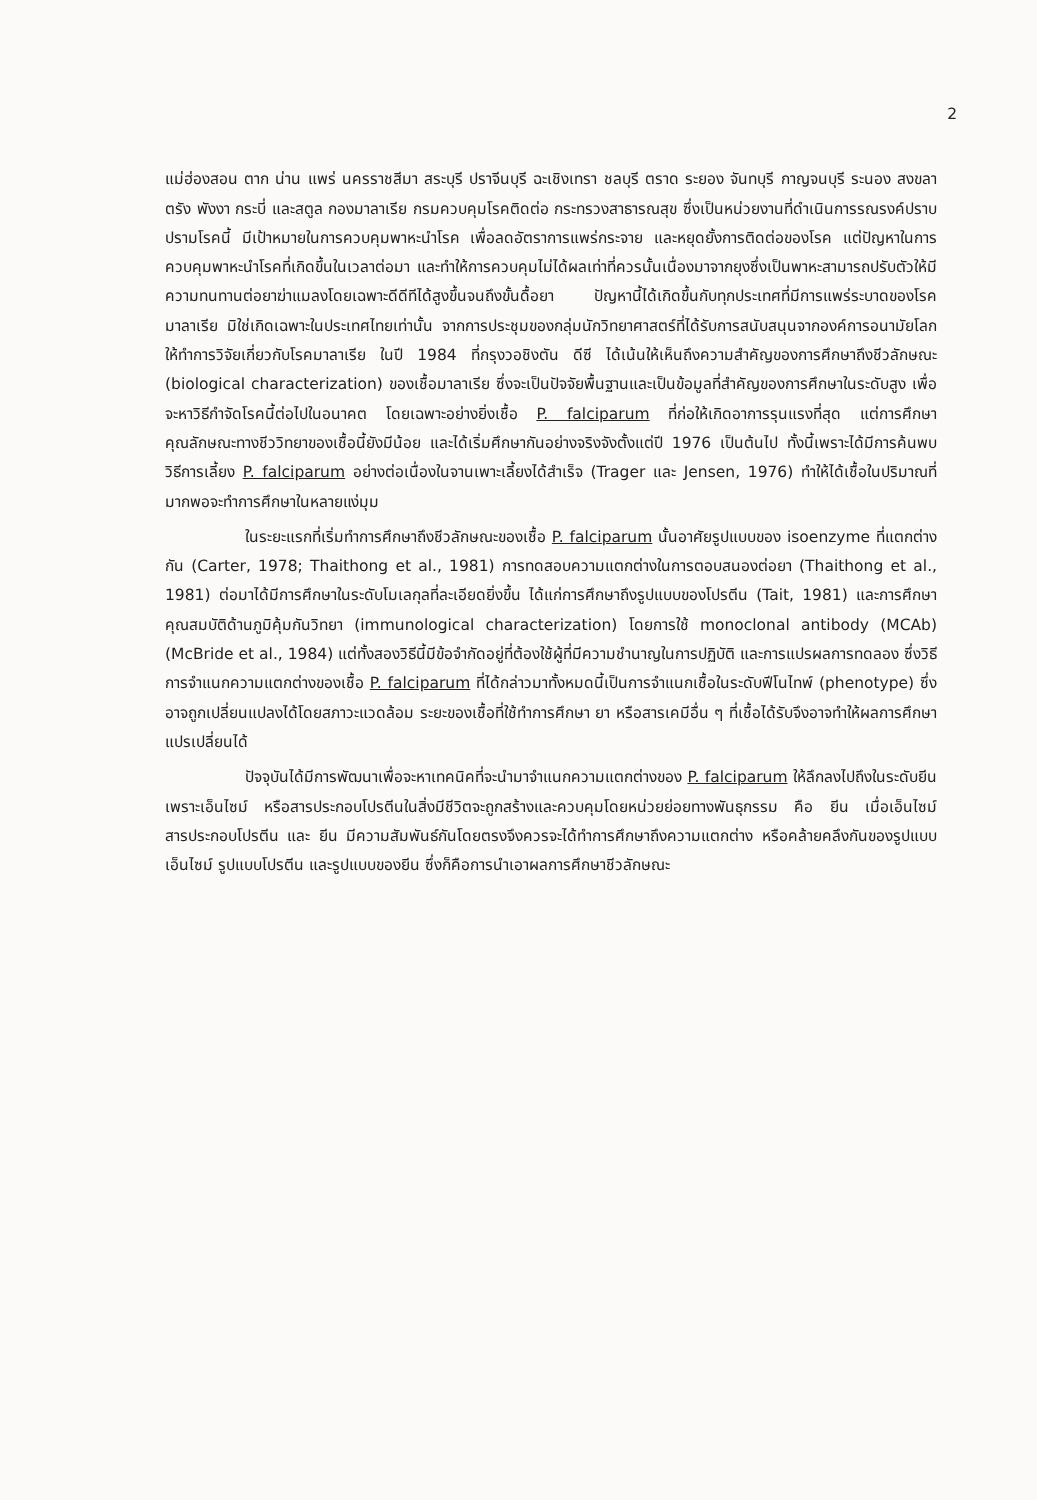2
แม่ฮ่องสอน ตาก น่าน แพร่ นครราชสีมา สระบุรี ปราจีนบุรี ฉะเชิงเทรา ชลบุรี ตราด ระยอง จันทบุรี กาญจนบุรี ระนอง สงขลา ตรัง พังงา กระบี่ และสตูล กองมาลาเรีย กรมควบคุมโรคติดต่อ กระทรวงสาธารณสุข ซึ่งเป็นหน่วยงานที่ดำเนินการรณรงค์ปราบปรามโรคนี้ มีเป้าหมายในการควบคุมพาหะนำโรค เพื่อลดอัตราการแพร่กระจาย และหยุดยั้งการติดต่อของโรค แต่ปัญหาในการควบคุมพาหะนำโรคที่เกิดขึ้นในเวลาต่อมา และทำให้การควบคุมไม่ได้ผลเท่าที่ควรนั้นเนื่องมาจากยุงซึ่งเป็นพาหะสามารถปรับตัวให้มีความทนทานต่อยาฆ่าแมลงโดยเฉพาะดีดีทีได้สูงขึ้นจนถึงขั้นดื้อยา ปัญหานี้ได้เกิดขึ้นกับทุกประเทศที่มีการแพร่ระบาดของโรคมาลาเรีย มิใช่เกิดเฉพาะในประเทศไทยเท่านั้น จากการประชุมของกลุ่มนักวิทยาศาสตร์ที่ได้รับการสนับสนุนจากองค์การอนามัยโลกให้ทำการวิจัยเกี่ยวกับโรคมาลาเรีย ในปี 1984 ที่กรุงวอชิงตัน ดีซี ได้เน้นให้เห็นถึงความสำคัญของการศึกษาถึงชีวลักษณะ (biological characterization) ของเชื้อมาลาเรีย ซึ่งจะเป็นปัจจัยพื้นฐานและเป็นข้อมูลที่สำคัญของการศึกษาในระดับสูง เพื่อจะหาวิธีกำจัดโรคนี้ต่อไปในอนาคต โดยเฉพาะอย่างยิ่งเชื้อ P. falciparum ที่ก่อให้เกิดอาการรุนแรงที่สุด แต่การศึกษาคุณลักษณะทางชีววิทยาของเชื้อนี้ยังมีน้อย และได้เริ่มศึกษากันอย่างจริงจังตั้งแต่ปี 1976 เป็นต้นไป ทั้งนี้เพราะได้มีการค้นพบวิธีการเลี้ยง P. falciparum อย่างต่อเนื่องในจานเพาะเลี้ยงได้สำเร็จ (Trager และ Jensen, 1976) ทำให้ได้เชื้อในปริมาณที่มากพอจะทำการศึกษาในหลายแง่มุม
ในระยะแรกที่เริ่มทำการศึกษาถึงชีวลักษณะของเชื้อ P. falciparum นั้นอาศัยรูปแบบของ isoenzyme ที่แตกต่างกัน (Carter, 1978; Thaithong et al., 1981) การทดสอบความแตกต่างในการตอบสนองต่อยา (Thaithong et al., 1981) ต่อมาได้มีการศึกษาในระดับโมเลกุลที่ละเอียดยิ่งขึ้น ได้แก่การศึกษาถึงรูปแบบของโปรตีน (Tait, 1981) และการศึกษาคุณสมบัติด้านภูมิคุ้มกันวิทยา (immunological characterization) โดยการใช้ monoclonal antibody (MCAb) (McBride et al., 1984) แต่ทั้งสองวิธีนี้มีข้อจำกัดอยู่ที่ต้องใช้ผู้ที่มีความชำนาญในการปฏิบัติ และการแปรผลการทดลอง ซึ่งวิธีการจำแนกความแตกต่างของเชื้อ P. falciparum ที่ได้กล่าวมาทั้งหมดนี้เป็นการจำแนกเชื้อในระดับฟีโนไทพ์ (phenotype) ซึ่งอาจถูกเปลี่ยนแปลงได้โดยสภาวะแวดล้อม ระยะของเชื้อที่ใช้ทำการศึกษา ยา หรือสารเคมีอื่น ๆ ที่เชื้อได้รับจึงอาจทำให้ผลการศึกษาแปรเปลี่ยนได้
ปัจจุบันได้มีการพัฒนาเพื่อจะหาเทคนิคที่จะนำมาจำแนกความแตกต่างของ P. falciparum ให้ลึกลงไปถึงในระดับยีน เพราะเอ็นไซม์ หรือสารประกอบโปรตีนในสิ่งมีชีวิตจะถูกสร้างและควบคุมโดยหน่วยย่อยทางพันธุกรรม คือ ยีน เมื่อเอ็นไซม์ สารประกอบโปรตีน และ ยีน มีความสัมพันธ์กันโดยตรงจึงควรจะได้ทำการศึกษาถึงความแตกต่าง หรือคล้ายคลึงกันของรูปแบบเอ็นไซม์ รูปแบบโปรตีน และรูปแบบของยีน ซึ่งก็คือการนำเอาผลการศึกษาชีวลักษณะ